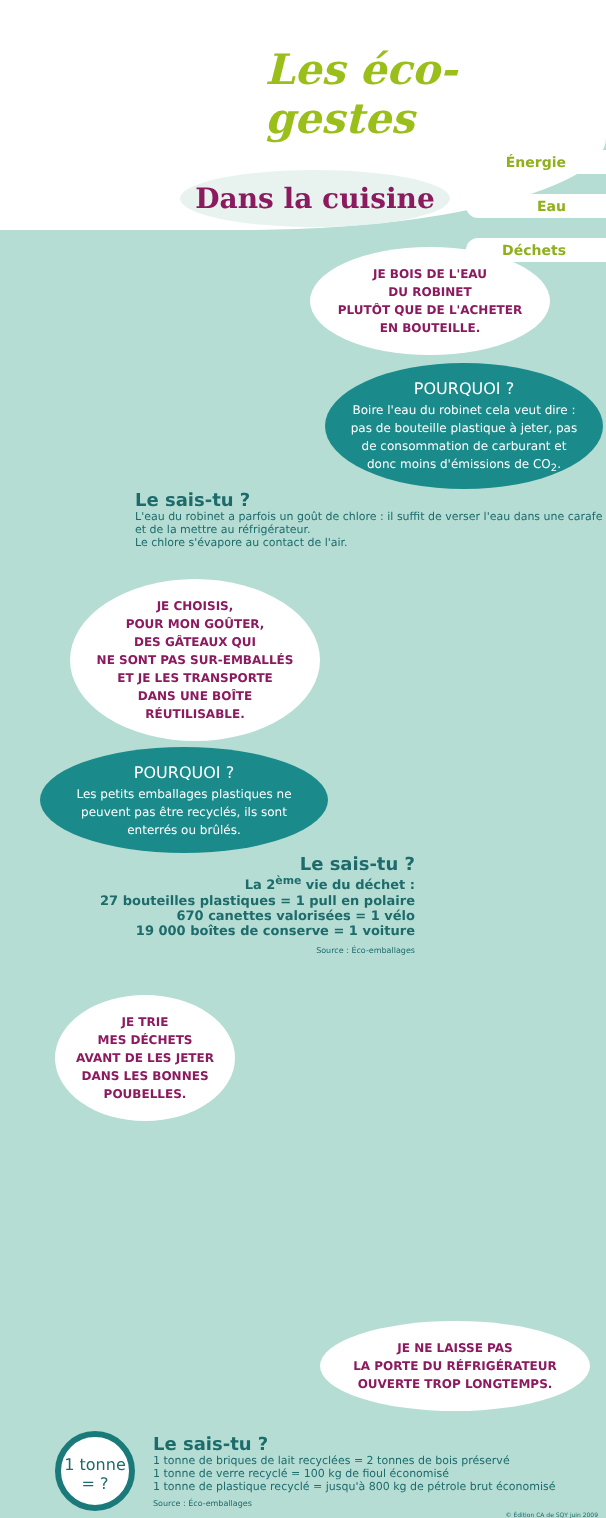Les éco-gestes
Énergie
Eau
Déchets
Dans la cuisine
JE BOIS DE L'EAU
DU ROBINET
PLUTÔT QUE DE L'ACHETER
EN BOUTEILLE.
POURQUOI ?
Boire l'eau du robinet cela veut dire : pas de bouteille plastique à jeter, pas de consommation de carburant et donc moins d'émissions de CO<sub>2</sub>.
Le sais-tu ?
L'eau du robinet a parfois un goût de chlore : il suffit de verser l'eau dans une carafe et de la mettre au réfrigérateur.
Le chlore s'évapore au contact de l'air.
JE CHOISIS,
POUR MON GOÛTER,
DES GÂTEAUX QUI
NE SONT PAS SUR-EMBALLÉS
ET JE LES TRANSPORTE
DANS UNE BOÎTE
RÉUTILISABLE.
POURQUOI ?
Les petits emballages plastiques ne peuvent pas être recyclés, ils sont enterrés ou brûlés.
Le sais-tu ?
La 2<sup>ème</sup> vie du déchet :
27 bouteilles plastiques = 1 pull en polaire
670 canettes valorisées = 1 vélo
19 000 boîtes de conserve = 1 voiture
Source : Éco-emballages
JE TRIE
MES DÉCHETS
AVANT DE LES JETER
DANS LES BONNES
POUBELLES.
JE NE LAISSE PAS
LA PORTE DU RÉFRIGÉRATEUR
OUVERTE TROP LONGTEMPS.
1 tonne
= ?
Le sais-tu ?
1 tonne de briques de lait recyclées = 2 tonnes de bois préservé
1 tonne de verre recyclé = 100 kg de fioul économisé
1 tonne de plastique recyclé = jusqu'à 800 kg de pétrole brut économisé
Source : Éco-emballages
© Édition CA de SQY juin 2009